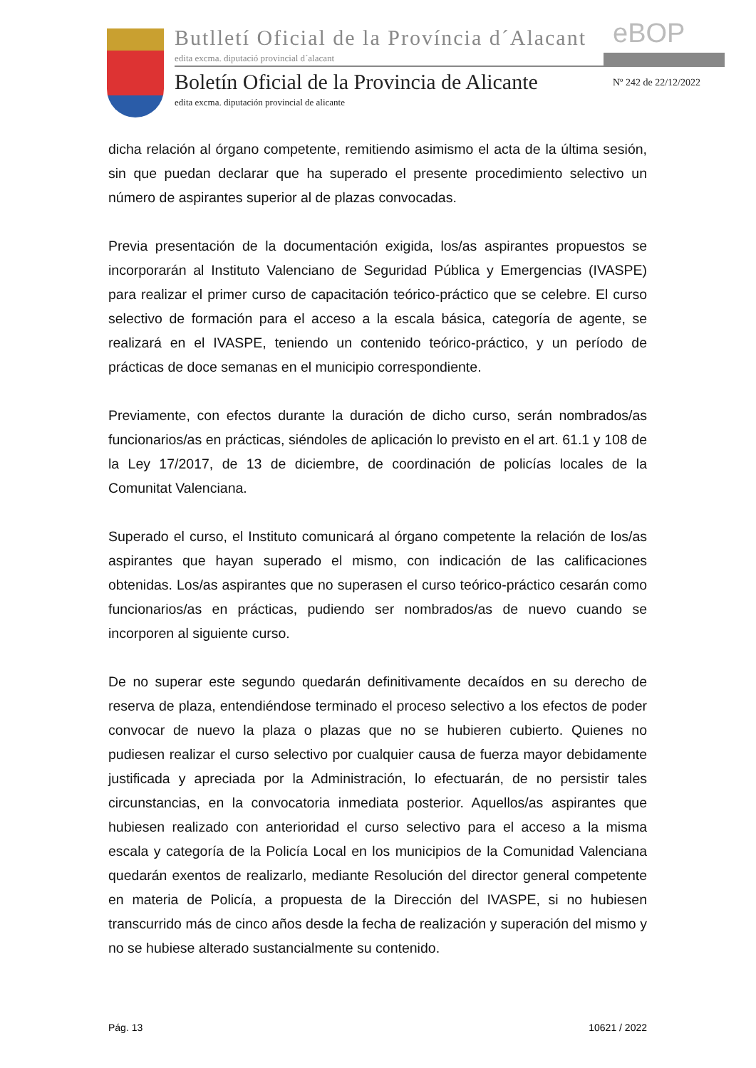Butlletí Oficial de la Província d´Alacant
edita excma. diputació provincial d´alacant
eBOP
Boletín Oficial de la Provincia de Alicante
Nº 242 de 22/12/2022
edita excma. diputación provincial de alicante
dicha relación al órgano competente, remitiendo asimismo el acta de la última sesión, sin que puedan declarar que ha superado el presente procedimiento selectivo un número de aspirantes superior al de plazas convocadas.
Previa presentación de la documentación exigida, los/as aspirantes propuestos se incorporarán al Instituto Valenciano de Seguridad Pública y Emergencias (IVASPE) para realizar el primer curso de capacitación teórico-práctico que se celebre. El curso selectivo de formación para el acceso a la escala básica, categoría de agente, se realizará en el IVASPE, teniendo un contenido teórico-práctico, y un período de prácticas de doce semanas en el municipio correspondiente.
Previamente, con efectos durante la duración de dicho curso, serán nombrados/as funcionarios/as en prácticas, siéndoles de aplicación lo previsto en el art. 61.1 y 108 de la Ley 17/2017, de 13 de diciembre, de coordinación de policías locales de la Comunitat Valenciana.
Superado el curso, el Instituto comunicará al órgano competente la relación de los/as aspirantes que hayan superado el mismo, con indicación de las calificaciones obtenidas. Los/as aspirantes que no superasen el curso teórico-práctico cesarán como funcionarios/as en prácticas, pudiendo ser nombrados/as de nuevo cuando se incorporen al siguiente curso.
De no superar este segundo quedarán definitivamente decaídos en su derecho de reserva de plaza, entendiéndose terminado el proceso selectivo a los efectos de poder convocar de nuevo la plaza o plazas que no se hubieren cubierto. Quienes no pudiesen realizar el curso selectivo por cualquier causa de fuerza mayor debidamente justificada y apreciada por la Administración, lo efectuarán, de no persistir tales circunstancias, en la convocatoria inmediata posterior. Aquellos/as aspirantes que hubiesen realizado con anterioridad el curso selectivo para el acceso a la misma escala y categoría de la Policía Local en los municipios de la Comunidad Valenciana quedarán exentos de realizarlo, mediante Resolución del director general competente en materia de Policía, a propuesta de la Dirección del IVASPE, si no hubiesen transcurrido más de cinco años desde la fecha de realización y superación del mismo y no se hubiese alterado sustancialmente su contenido.
Pág. 13 10621 / 2022